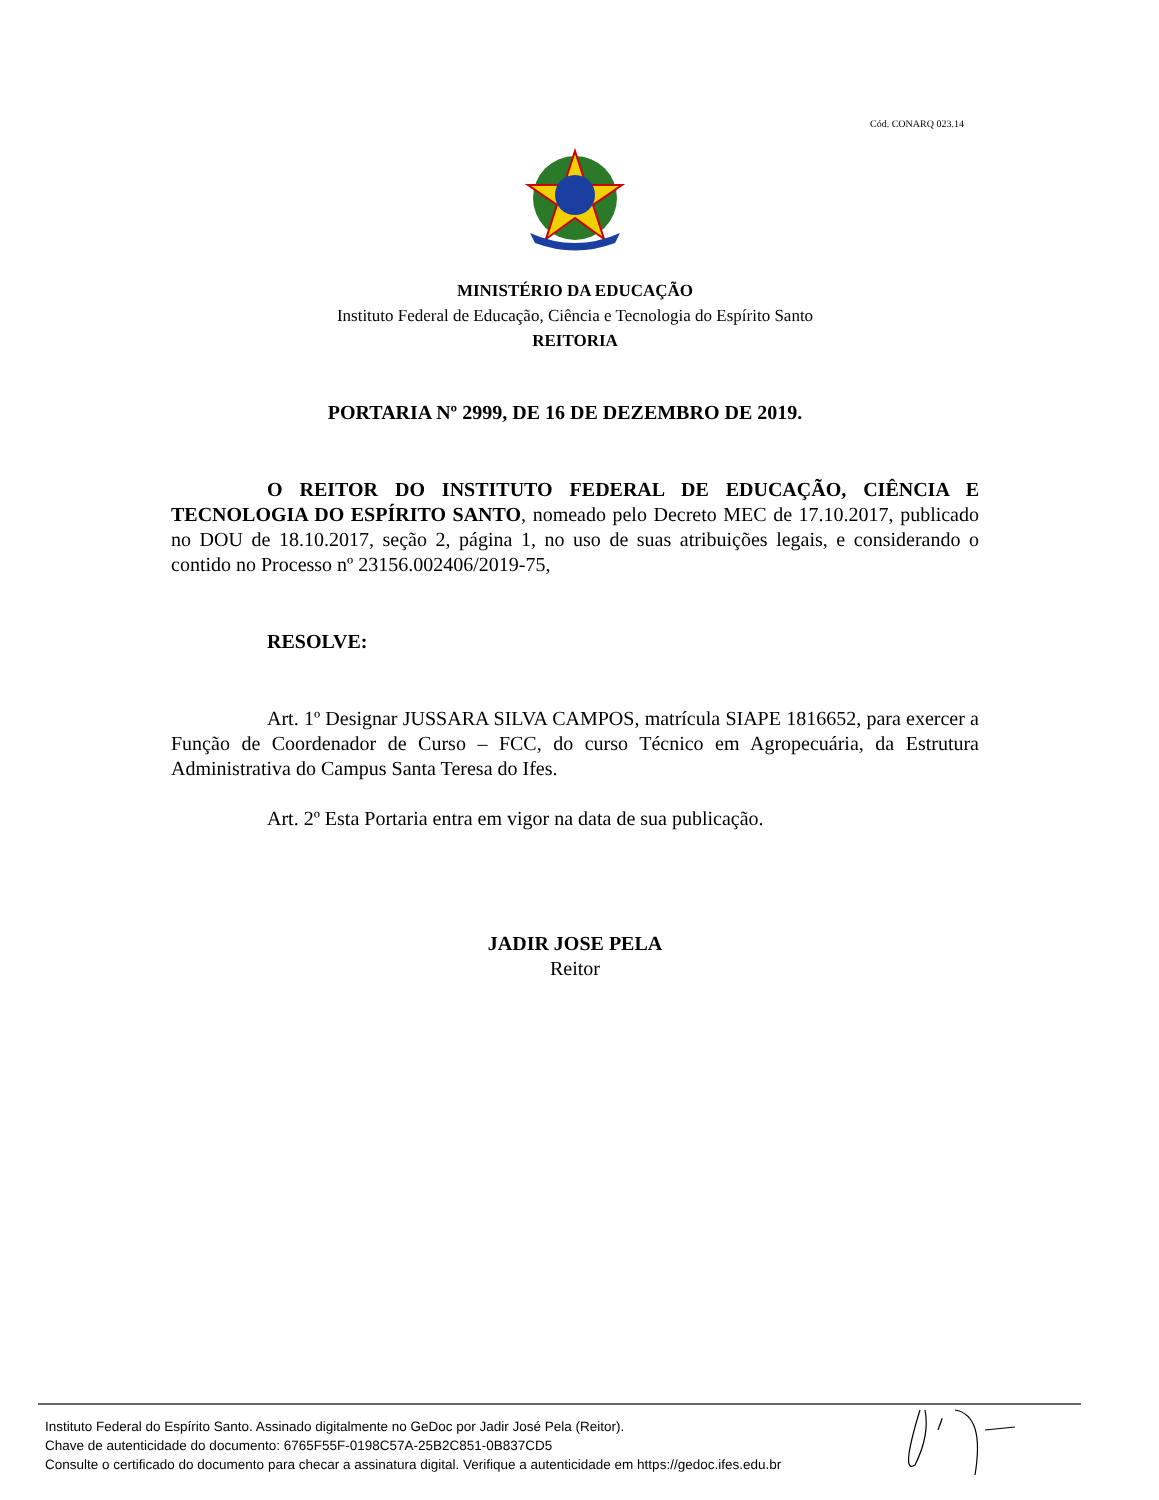Cód. CONARQ 023.14
MINISTÉRIO DA EDUCAÇÃO
Instituto Federal de Educação, Ciência e Tecnologia do Espírito Santo
REITORIA
PORTARIA Nº 2999, DE 16 DE DEZEMBRO DE 2019.
O REITOR DO INSTITUTO FEDERAL DE EDUCAÇÃO, CIÊNCIA E TECNOLOGIA DO ESPÍRITO SANTO, nomeado pelo Decreto MEC de 17.10.2017, publicado no DOU de 18.10.2017, seção 2, página 1, no uso de suas atribuições legais, e considerando o contido no Processo nº 23156.002406/2019-75,
RESOLVE:
Art. 1º Designar JUSSARA SILVA CAMPOS, matrícula SIAPE 1816652, para exercer a Função de Coordenador de Curso – FCC, do curso Técnico em Agropecuária, da Estrutura Administrativa do Campus Santa Teresa do Ifes.
Art. 2º Esta Portaria entra em vigor na data de sua publicação.
JADIR JOSE PELA
Reitor
Instituto Federal do Espírito Santo. Assinado digitalmente no GeDoc por Jadir José Pela (Reitor).
Chave de autenticidade do documento: 6765F55F-0198C57A-25B2C851-0B837CD5
Consulte o certificado do documento para checar a assinatura digital. Verifique a autenticidade em https://gedoc.ifes.edu.br